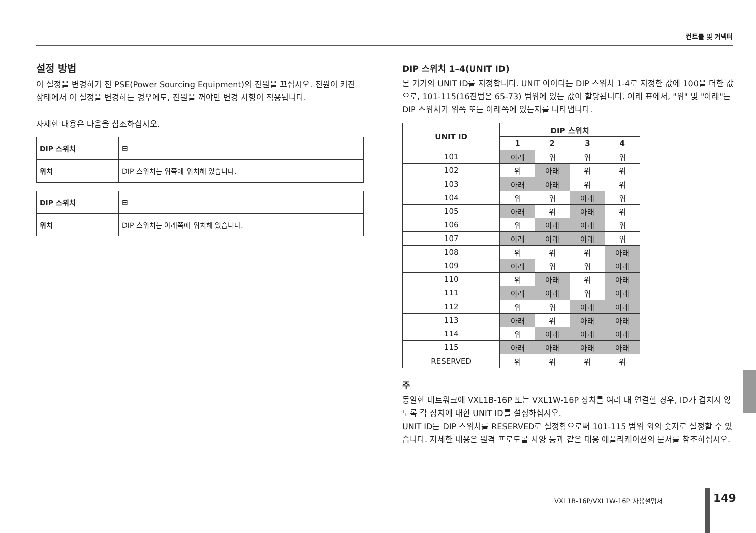컨트롤 및 커넥터
설정 방법
이 설정을 변경하기 전 PSE(Power Sourcing Equipment)의 전원을 끄십시오. 전원이 켜진 상태에서 이 설정을 변경하는 경우에도, 전원을 꺼야만 변경 사항이 적용됩니다.
자세한 내용은 다음을 참조하십시오.
| DIP 스위치 | ⊟ |
| 위치 | DIP 스위치는 위쪽에 위치해 있습니다. |
| DIP 스위치 | ⊟ |
| 위치 | DIP 스위치는 아래쪽에 위치해 있습니다. |
DIP 스위치 1–4(UNIT ID)
본 기기의 UNIT ID를 지정합니다. UNIT 아이디는 DIP 스위치 1-4로 지정한 값에 100을 더한 값으로, 101-115(16진법은 65-73) 범위에 있는 값이 할당됩니다. 아래 표에서, "위" 및 "아래"는 DIP 스위치가 위쪽 또는 아래쪽에 있는지를 나타냅니다.
| UNIT ID | DIP 스위치 | | | |
| --- | --- | --- | --- | --- |
| | 1 | 2 | 3 | 4 |
| 101 | 아래 | 위 | 위 | 위 |
| 102 | 위 | 아래 | 위 | 위 |
| 103 | 아래 | 아래 | 위 | 위 |
| 104 | 위 | 위 | 아래 | 위 |
| 105 | 아래 | 위 | 아래 | 위 |
| 106 | 위 | 아래 | 아래 | 위 |
| 107 | 아래 | 아래 | 아래 | 위 |
| 108 | 위 | 위 | 위 | 아래 |
| 109 | 아래 | 위 | 위 | 아래 |
| 110 | 위 | 아래 | 위 | 아래 |
| 111 | 아래 | 아래 | 위 | 아래 |
| 112 | 위 | 위 | 아래 | 아래 |
| 113 | 아래 | 위 | 아래 | 아래 |
| 114 | 위 | 아래 | 아래 | 아래 |
| 115 | 아래 | 아래 | 아래 | 아래 |
| RESERVED | 위 | 위 | 위 | 위 |
주
동일한 네트워크에 VXL1B-16P 또는 VXL1W-16P 장치를 여러 대 연결할 경우, ID가 겹치지 않도록 각 장치에 대한 UNIT ID를 설정하십시오.
UNIT ID는 DIP 스위치를 RESERVED로 설정함으로써 101-115 범위 외의 숫자로 설정할 수 있습니다. 자세한 내용은 원격 프로토콜 사양 등과 같은 대응 애플리케이션의 문서를 참조하십시오.
VXL1B-16P/VXL1W-16P 사용설명서 149